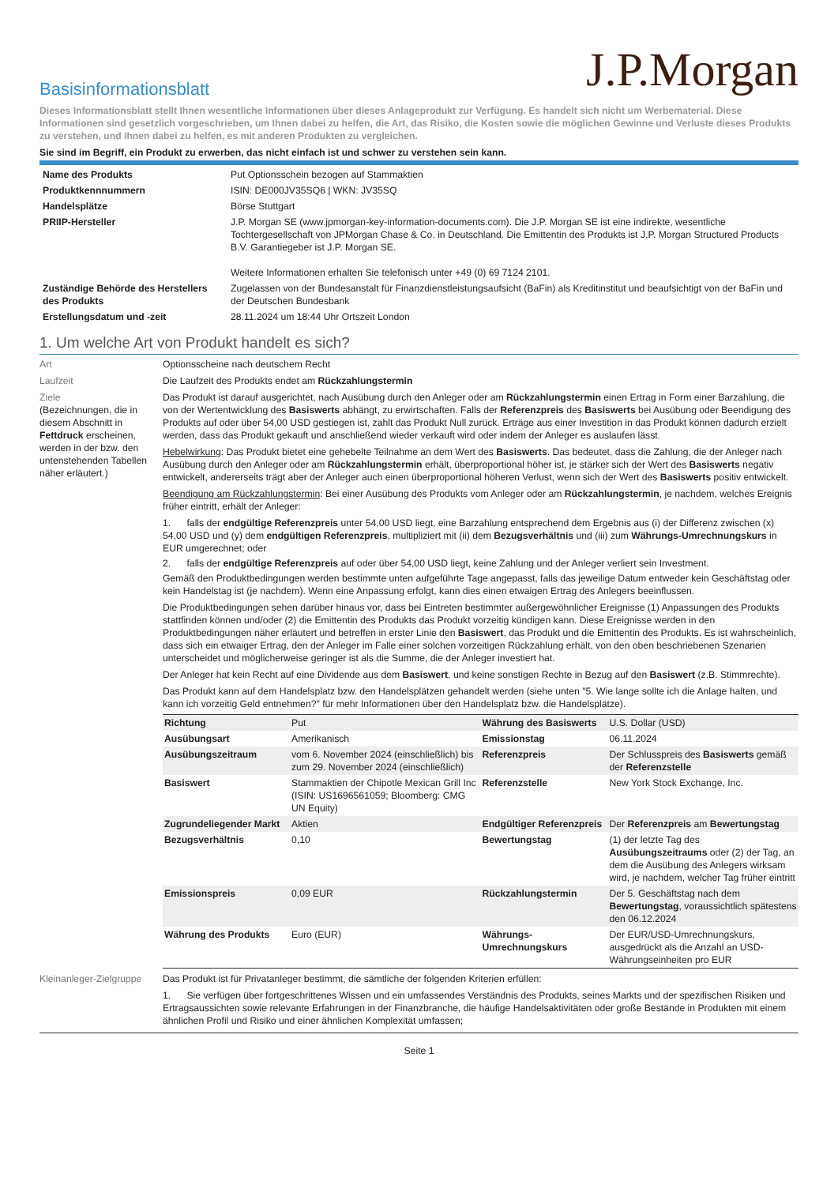J.P.Morgan
Basisinformationsblatt
Dieses Informationsblatt stellt Ihnen wesentliche Informationen über dieses Anlageprodukt zur Verfügung. Es handelt sich nicht um Werbematerial. Diese Informationen sind gesetzlich vorgeschrieben, um Ihnen dabei zu helfen, die Art, das Risiko, die Kosten sowie die möglichen Gewinne und Verluste dieses Produkts zu verstehen, und Ihnen dabei zu helfen, es mit anderen Produkten zu vergleichen.
Sie sind im Begriff, ein Produkt zu erwerben, das nicht einfach ist und schwer zu verstehen sein kann.
| Name des Produkts | Put Optionsschein bezogen auf Stammaktien |
| Produktkennnummern | ISIN: DE000JV35SQ6 / WKN: JV35SQ |
| Handelsplätze | Börse Stuttgart |
| PRIIP-Hersteller | J.P. Morgan SE (www.jpmorgan-key-information-documents.com). Die J.P. Morgan SE ist eine indirekte, wesentliche Tochtergesellschaft von JPMorgan Chase & Co. in Deutschland. Die Emittentin des Produkts ist J.P. Morgan Structured Products B.V. Garantiegeber ist J.P. Morgan SE. Weitere Informationen erhalten Sie telefonisch unter +49 (0) 69 7124 2101. |
| Zuständige Behörde des Herstellers des Produkts | Zugelassen von der Bundesanstalt für Finanzdienstleistungsaufsicht (BaFin) als Kreditinstitut und beaufsichtigt von der BaFin und der Deutschen Bundesbank |
| Erstellungsdatum und -zeit | 28.11.2024 um 18:44 Uhr Ortszeit London |
1. Um welche Art von Produkt handelt es sich?
Art Optionsscheine nach deutschem Recht
Laufzeit Die Laufzeit des Produkts endet am Rückzahlungstermin
Ziele
(Bezeichnungen, die in diesem Abschnitt in Fettdruck erscheinen, werden in der bzw. den untenstehenden Tabellen näher erläutert.)
Das Produkt ist darauf ausgerichtet, nach Ausübung durch den Anleger oder am Rückzahlungstermin einen Ertrag in Form einer Barzahlung, die von der Wertentwicklung des Basiswerts abhängt, zu erwirtschaften. Falls der Referenzpreis des Basiswerts bei Ausübung oder Beendigung des Produkts auf oder über 54,00 USD gestiegen ist, zahlt das Produkt Null zurück. Erträge aus einer Investition in das Produkt können dadurch erzielt werden, dass das Produkt gekauft und anschließend wieder verkauft wird oder indem der Anleger es auslaufen lässt.
Hebelwirkung: Das Produkt bietet eine gehebelte Teilnahme an dem Wert des Basiswerts. Das bedeutet, dass die Zahlung, die der Anleger nach Ausübung durch den Anleger oder am Rückzahlungstermin erhält, überproportional höher ist, je stärker sich der Wert des Basiswerts negativ entwickelt, andererseits trägt aber der Anleger auch einen überproportional höheren Verlust, wenn sich der Wert des Basiswerts positiv entwickelt.
Beendigung am Rückzahlungstermin: Bei einer Ausübung des Produkts vom Anleger oder am Rückzahlungstermin, je nachdem, welches Ereignis früher eintritt, erhält der Anleger:
1. falls der endgültige Referenzpreis unter 54,00 USD liegt, eine Barzahlung entsprechend dem Ergebnis aus (i) der Differenz zwischen (x) 54,00 USD und (y) dem endgültigen Referenzpreis, multipliziert mit (ii) dem Bezugsverhältnis und (iii) zum Währungs-Umrechnungskurs in EUR umgerechnet; oder
2. falls der endgültige Referenzpreis auf oder über 54,00 USD liegt, keine Zahlung und der Anleger verliert sein Investment.
Gemäß den Produktbedingungen werden bestimmte unten aufgeführte Tage angepasst, falls das jeweilige Datum entweder kein Geschäftstag oder kein Handelstag ist (je nachdem). Wenn eine Anpassung erfolgt, kann dies einen etwaigen Ertrag des Anlegers beeinflussen.
Die Produktbedingungen sehen darüber hinaus vor, dass bei Eintreten bestimmter außergewöhnlicher Ereignisse (1) Anpassungen des Produkts stattfinden können und/oder (2) die Emittentin des Produkts das Produkt vorzeitig kündigen kann. Diese Ereignisse werden in den Produktbedingungen näher erläutert und betreffen in erster Linie den Basiswert, das Produkt und die Emittentin des Produkts. Es ist wahrscheinlich, dass sich ein etwaiger Ertrag, den der Anleger im Falle einer solchen vorzeitigen Rückzahlung erhält, von den oben beschriebenen Szenarien unterscheidet und möglicherweise geringer ist als die Summe, die der Anleger investiert hat.
Der Anleger hat kein Recht auf eine Dividende aus dem Basiswert, und keine sonstigen Rechte in Bezug auf den Basiswert (z.B. Stimmrechte).
Das Produkt kann auf dem Handelsplatz bzw. den Handelsplätzen gehandelt werden (siehe unten "5. Wie lange sollte ich die Anlage halten, und kann ich vorzeitig Geld entnehmen?" für mehr Informationen über den Handelsplatz bzw. die Handelsplätze).
| Richtung | Put | Währung des Basiswerts | U.S. Dollar (USD) |
| Ausübungsart | Amerikanisch | Emissionstag | 06.11.2024 |
| Ausübungszeitraum | vom 6. November 2024 (einschließlich) bis zum 29. November 2024 (einschließlich) | Referenzpreis | Der Schlusspreis des Basiswerts gemäß der Referenzstelle |
| Basiswert | Stammaktien der Chipotle Mexican Grill Inc (ISIN: US1696561059; Bloomberg: CMG UN Equity) | Referenzstelle | New York Stock Exchange, Inc. |
| Zugrundeliegender Markt | Aktien | Endgültiger Referenzpreis | Der Referenzpreis am Bewertungstag |
| Bezugsverhältnis | 0,10 | Bewertungstag | (1) der letzte Tag des Ausübungszeitraums oder (2) der Tag, an dem die Ausübung des Anlegers wirksam wird, je nachdem, welcher Tag früher eintritt |
| Emissionspreis | 0,09 EUR | Rückzahlungstermin | Der 5. Geschäftstag nach dem Bewertungstag , voraussichtlich spätestens den 06.12.2024 |
| Währung des Produkts | Euro (EUR) | Währungs-Umrechnungskurs | Der EUR/USD-Umrechnungskurs, ausgedrückt als die Anzahl an USD-Währungseinheiten pro EUR |
Kleinanleger-Zielgruppe
Das Produkt ist für Privatanleger bestimmt, die sämtliche der folgenden Kriterien erfüllen:
1. Sie verfügen über fortgeschrittenes Wissen und ein umfassendes Verständnis des Produkts, seines Markts und der spezifischen Risiken und Ertragsaussichten sowie relevante Erfahrungen in der Finanzbranche, die häufige Handelsaktivitäten oder große Bestände in Produkten mit einem ähnlichen Profil und Risiko und einer ähnlichen Komplexität umfassen;
Seite 1